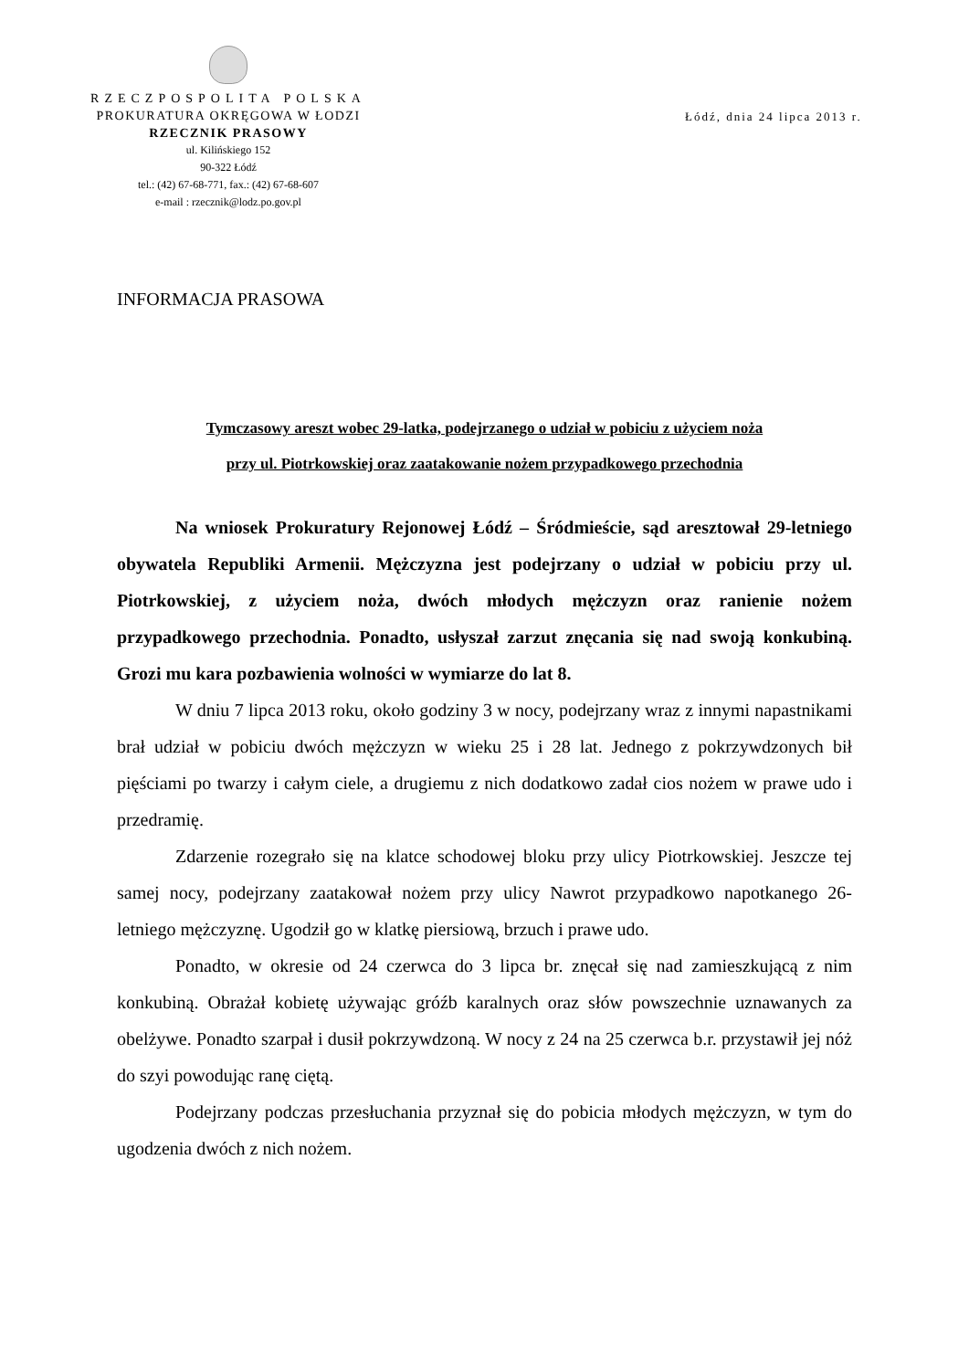RZECZPOSPOLITA POLSKA
PROKURATURA OKRĘGOWA W ŁODZI
RZECZNIK PRASOWY
ul. Kilińskiego 152
90-322 Łódź
tel.: (42) 67-68-771, fax.: (42) 67-68-607
e-mail : rzecznik@lodz.po.gov.pl
Łódź, dnia 24 lipca 2013 r.
INFORMACJA PRASOWA
Tymczasowy areszt wobec 29-latka, podejrzanego o udział w pobiciu z użyciem noża
przy ul. Piotrkowskiej oraz zaatakowanie nożem przypadkowego przechodnia
Na wniosek Prokuratury Rejonowej Łódź – Śródmieście, sąd aresztował 29-letniego obywatela Republiki Armenii. Mężczyzna jest podejrzany o udział w pobiciu przy ul. Piotrkowskiej, z użyciem noża, dwóch młodych mężczyzn oraz ranienie nożem przypadkowego przechodnia. Ponadto, usłyszał zarzut znęcania się nad swoją konkubiną. Grozi mu kara pozbawienia wolności w wymiarze do lat 8.
W dniu 7 lipca 2013 roku, około godziny 3 w nocy, podejrzany wraz z innymi napastnikami brał udział w pobiciu dwóch mężczyzn w wieku 25 i 28 lat. Jednego z pokrzywdzonych bił pięściami po twarzy i całym ciele, a drugiemu z nich dodatkowo zadał cios nożem w prawe udo i przedramię.
Zdarzenie rozegrało się na klatce schodowej bloku przy ulicy Piotrkowskiej. Jeszcze tej samej nocy, podejrzany zaatakował nożem przy ulicy Nawrot przypadkowo napotkanego 26-letniego mężczyznę. Ugodził go w klatkę piersiową, brzuch i prawe udo.
Ponadto, w okresie od 24 czerwca do 3 lipca br. znęcał się nad zamieszkującą z nim konkubiną. Obrażał kobietę używając gróźb karalnych oraz słów powszechnie uznawanych za obelżywe. Ponadto szarpał i dusił pokrzywdzoną. W nocy z 24 na 25 czerwca b.r. przystawił jej nóż do szyi powodując ranę ciętą.
Podejrzany podczas przesłuchania przyznał się do pobicia młodych mężczyzn, w tym do ugodzenia dwóch z nich nożem.